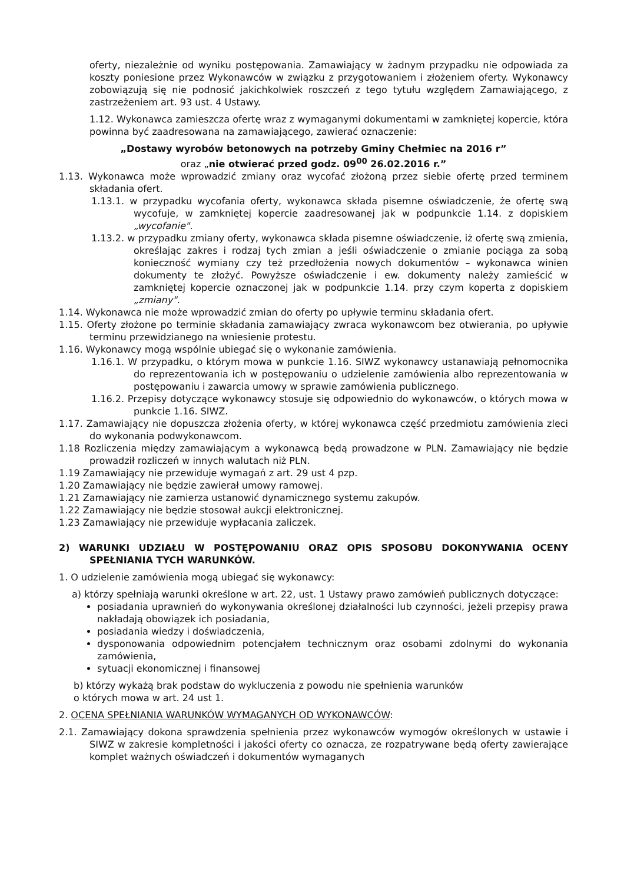oferty, niezależnie od wyniku postępowania. Zamawiający w żadnym przypadku nie odpowiada za koszty poniesione przez Wykonawców w związku z przygotowaniem i złożeniem oferty. Wykonawcy zobowiązują się nie podnosić jakichkolwiek roszczeń z tego tytułu względem Zamawiającego, z zastrzeżeniem art. 93 ust. 4 Ustawy.
1.12. Wykonawca zamieszcza ofertę wraz z wymaganymi dokumentami w zamkniętej kopercie, która powinna być zaadresowana na zamawiającego, zawierać oznaczenie:
„Dostawy wyrobów betonowych na potrzeby Gminy Chełmiec na 2016 r”
oraz „nie otwierać przed godz. 09<sup>00</sup> 26.02.2016 r.”
1.13. Wykonawca może wprowadzić zmiany oraz wycofać złożoną przez siebie ofertę przed terminem składania ofert.
1.13.1. w przypadku wycofania oferty, wykonawca składa pisemne oświadczenie, że ofertę swą wycofuje, w zamkniętej kopercie zaadresowanej jak w podpunkcie 1.14. z dopiskiem „wycofanie".
1.13.2. w przypadku zmiany oferty, wykonawca składa pisemne oświadczenie, iż ofertę swą zmienia, określając zakres i rodzaj tych zmian a jeśli oświadczenie o zmianie pociąga za sobą konieczność wymiany czy też przedłożenia nowych dokumentów – wykonawca winien dokumenty te złożyć. Powyższe oświadczenie i ew. dokumenty należy zamieścić w zamkniętej kopercie oznaczonej jak w podpunkcie 1.14. przy czym koperta z dopiskiem „zmiany".
1.14. Wykonawca nie może wprowadzić zmian do oferty po upływie terminu składania ofert.
1.15. Oferty złożone po terminie składania zamawiający zwraca wykonawcom bez otwierania, po upływie terminu przewidzianego na wniesienie protestu.
1.16. Wykonawcy mogą wspólnie ubiegać się o wykonanie zamówienia.
1.16.1. W przypadku, o którym mowa w punkcie 1.16. SIWZ wykonawcy ustanawiają pełnomocnika do reprezentowania ich w postępowaniu o udzielenie zamówienia albo reprezentowania w postępowaniu i zawarcia umowy w sprawie zamówienia publicznego.
1.16.2. Przepisy dotyczące wykonawcy stosuje się odpowiednio do wykonawców, o których mowa w punkcie 1.16. SIWZ.
1.17. Zamawiający nie dopuszcza złożenia oferty, w której wykonawca część przedmiotu zamówienia zleci do wykonania podwykonawcom.
1.18 Rozliczenia między zamawiającym a wykonawcą będą prowadzone w PLN. Zamawiający nie będzie prowadził rozliczeń w innych walutach niż PLN.
1.19 Zamawiający nie przewiduje wymagań z art. 29 ust 4 pzp.
1.20 Zamawiający nie będzie zawierał umowy ramowej.
1.21 Zamawiający nie zamierza ustanowić dynamicznego systemu zakupów.
1.22 Zamawiający nie będzie stosował aukcji elektronicznej.
1.23 Zamawiający nie przewiduje wypłacania zaliczek.
2) WARUNKI UDZIAŁU W POSTĘPOWANIU ORAZ OPIS SPOSOBU DOKONYWANIA OCENY SPEŁNIANIA TYCH WARUNKÓW.
1. O udzielenie zamówienia mogą ubiegać się wykonawcy:
a) którzy spełniają warunki określone w art. 22, ust. 1 Ustawy prawo zamówień publicznych dotyczące:
posiadania uprawnień do wykonywania określonej działalności lub czynności, jeżeli przepisy prawa nakładają obowiązek ich posiadania,
posiadania wiedzy i doświadczenia,
dysponowania odpowiednim potencjałem technicznym oraz osobami zdolnymi do wykonania zamówienia,
sytuacji ekonomicznej i finansowej
b) którzy wykażą brak podstaw do wykluczenia z powodu nie spełnienia warunków
o których mowa w art. 24 ust 1.
2. OCENA SPEŁNIANIA WARUNKÓW WYMAGANYCH OD WYKONAWCÓW:
2.1. Zamawiający dokona sprawdzenia spełnienia przez wykonawców wymogów określonych w ustawie i SIWZ w zakresie kompletności i jakości oferty co oznacza, ze rozpatrywane będą oferty zawierające komplet ważnych oświadczeń i dokumentów wymaganych